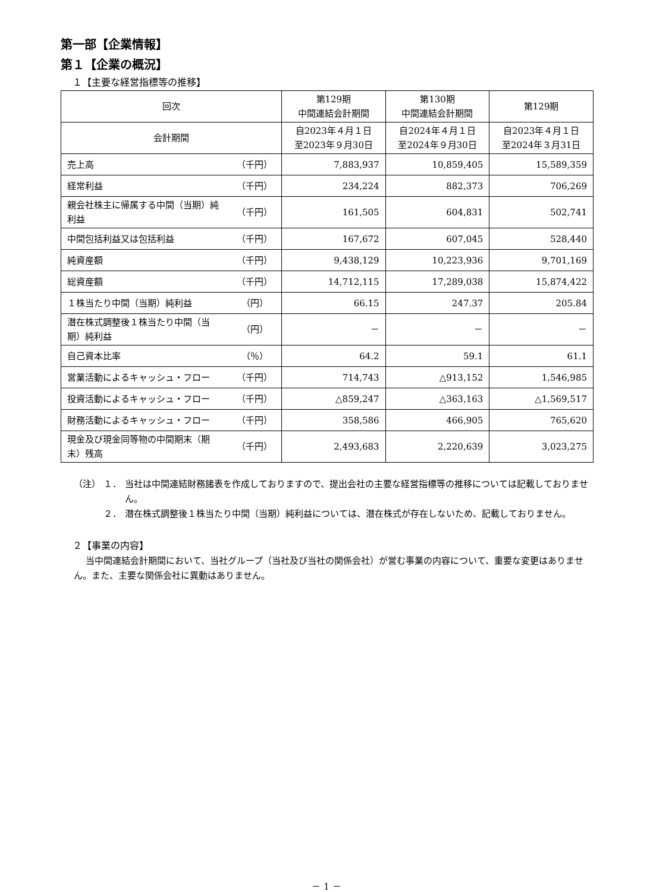第一部【企業情報】
第１【企業の概況】
１【主要な経営指標等の推移】
| 回次 | | 第129期 中間連結会計期間 | 第130期 中間連結会計期間 | 第129期 |
| --- | --- | --- | --- | --- |
| 会計期間 | | 自2023年４月１日 至2023年９月30日 | 自2024年４月１日 至2024年９月30日 | 自2023年４月１日 至2024年３月31日 |
| 売上高 | （千円） | 7,883,937 | 10,859,405 | 15,589,359 |
| 経常利益 | （千円） | 234,224 | 882,373 | 706,269 |
| 親会社株主に帰属する中間（当期）純利益 | （千円） | 161,505 | 604,831 | 502,741 |
| 中間包括利益又は包括利益 | （千円） | 167,672 | 607,045 | 528,440 |
| 純資産額 | （千円） | 9,438,129 | 10,223,936 | 9,701,169 |
| 総資産額 | （千円） | 14,712,115 | 17,289,038 | 15,874,422 |
| １株当たり中間（当期）純利益 | （円） | 66.15 | 247.37 | 205.84 |
| 潜在株式調整後１株当たり中間（当期）純利益 | （円） | － | － | － |
| 自己資本比率 | （％） | 64.2 | 59.1 | 61.1 |
| 営業活動によるキャッシュ・フロー | （千円） | 714,743 | △913,152 | 1,546,985 |
| 投資活動によるキャッシュ・フロー | （千円） | △859,247 | △363,163 | △1,569,517 |
| 財務活動によるキャッシュ・フロー | （千円） | 358,586 | 466,905 | 765,620 |
| 現金及び現金同等物の中間期末（期末）残高 | （千円） | 2,493,683 | 2,220,639 | 3,023,275 |
（注） １． 当社は中間連結財務諸表を作成しておりますので、提出会社の主要な経営指標等の推移については記載しておりません。
２． 潜在株式調整後１株当たり中間（当期）純利益については、潜在株式が存在しないため、記載しておりません。
２【事業の内容】
当中間連結会計期間において、当社グループ（当社及び当社の関係会社）が営む事業の内容について、重要な変更はありません。また、主要な関係会社に異動はありません。
－ 1 －